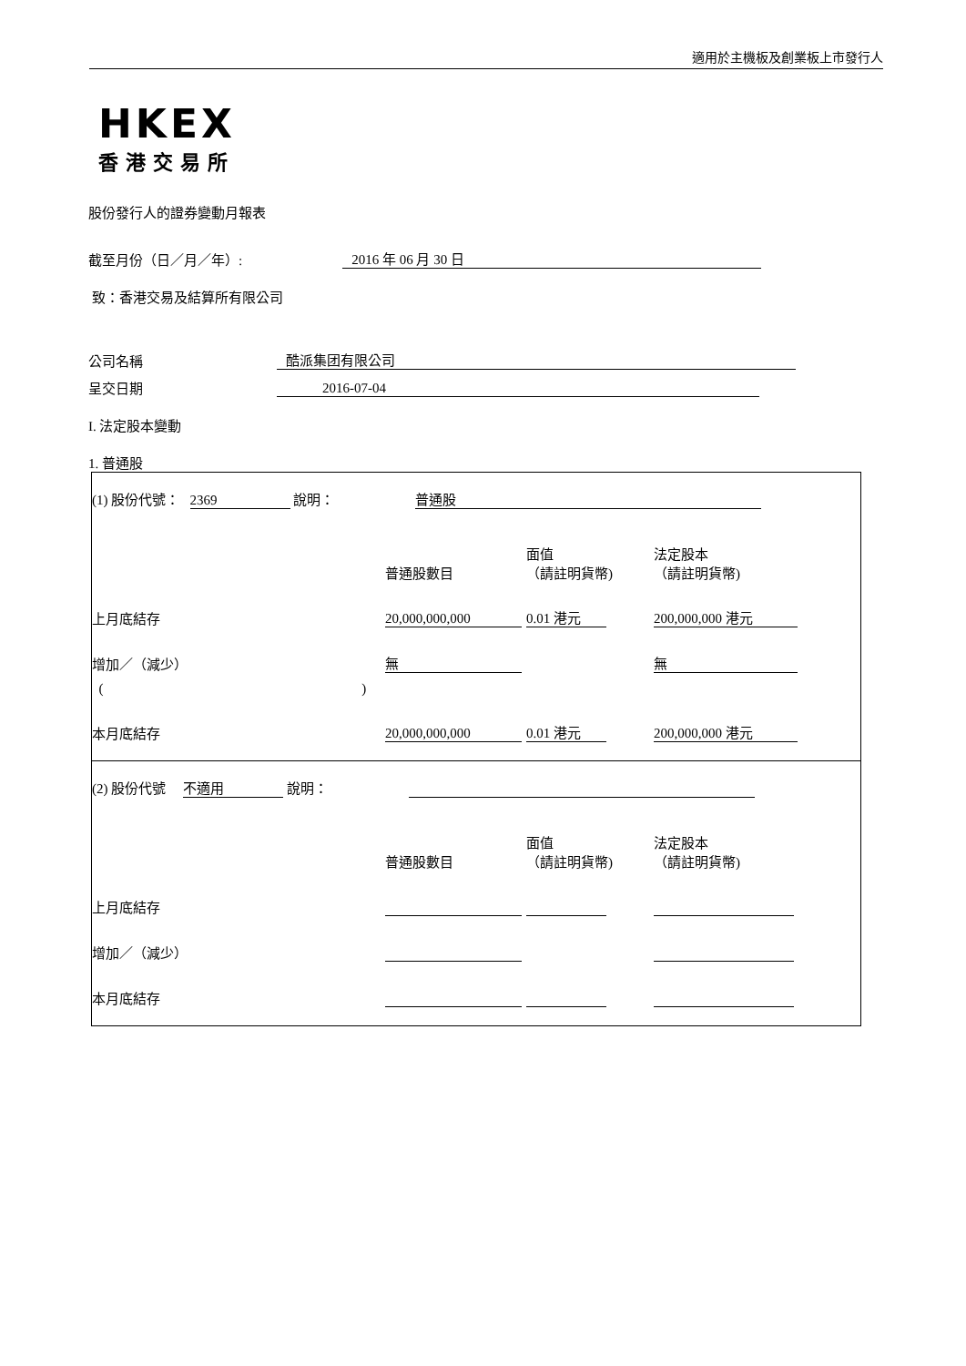適用於主機板及創業板上市發行人
HKEX
香港交易所
股份發行人的證券變動月報表
截至月份（日／月／年）: 2016 年 06 月 30 日
致：香港交易及結算所有限公司
公司名稱 酷派集团有限公司
呈交日期 2016-07-04
I. 法定股本變動
1. 普通股
| (1) 股份代號： 2369 說明： 普通股 | | | |
| | 普通股數目 | 面值 （請註明貨幣) | 法定股本 （請註明貨幣) |
| 上月底結存 | 20,000,000,000 | 0.01 港元 | 200,000,000 港元 |
| 增加／（減少） | 無 | | 無 |
| ( ) | | | |
| 本月底結存 | 20,000,000,000 | 0.01 港元 | 200,000,000 港元 |
| (2) 股份代號 不適用 說明： | | | |
| | 普通股數目 | 面值 （請註明貨幣) | 法定股本 （請註明貨幣) |
| 上月底結存 | | | |
| 增加／（減少） | | | |
| 本月底結存 | | | |